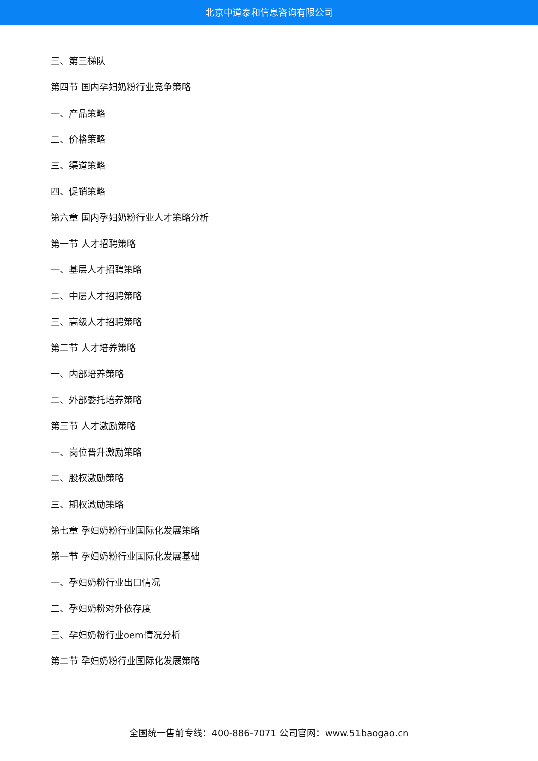北京中道泰和信息咨询有限公司
三、第三梯队
第四节 国内孕妇奶粉行业竞争策略
一、产品策略
二、价格策略
三、渠道策略
四、促销策略
第六章 国内孕妇奶粉行业人才策略分析
第一节 人才招聘策略
一、基层人才招聘策略
二、中层人才招聘策略
三、高级人才招聘策略
第二节 人才培养策略
一、内部培养策略
二、外部委托培养策略
第三节 人才激励策略
一、岗位晋升激励策略
二、股权激励策略
三、期权激励策略
第七章 孕妇奶粉行业国际化发展策略
第一节 孕妇奶粉行业国际化发展基础
一、孕妇奶粉行业出口情况
二、孕妇奶粉对外依存度
三、孕妇奶粉行业oem情况分析
第二节 孕妇奶粉行业国际化发展策略
全国统一售前专线：400-886-7071 公司官网：www.51baogao.cn